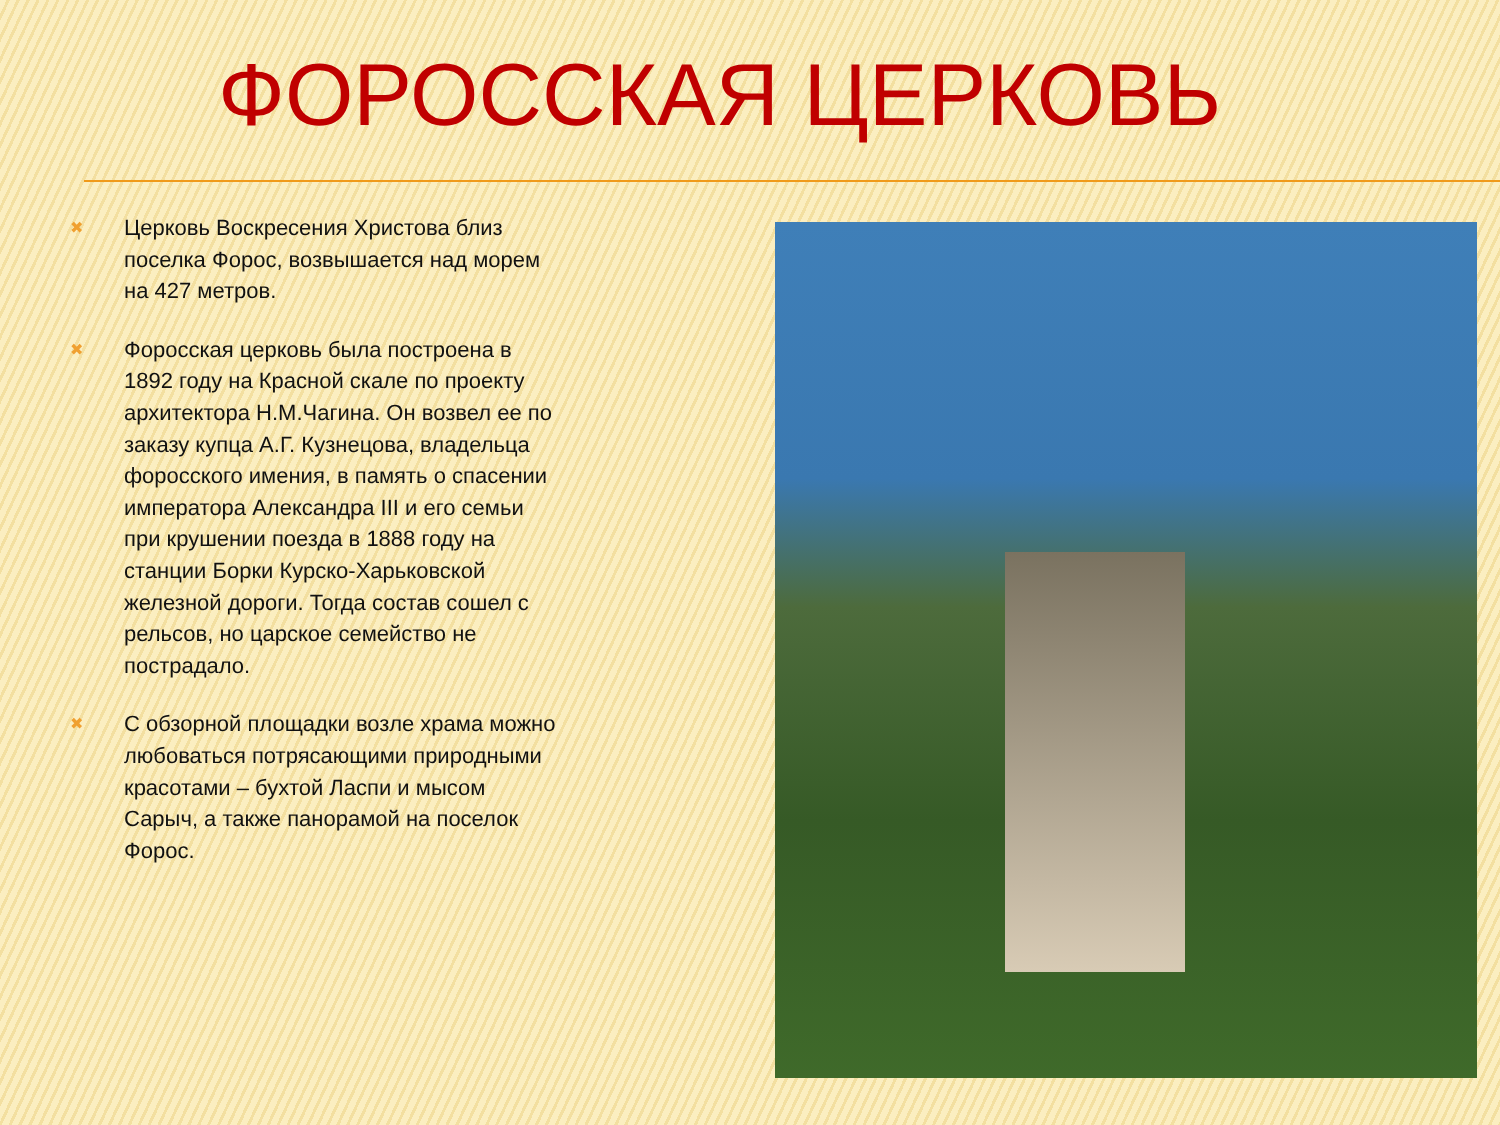ФОРОССКАЯ ЦЕРКОВЬ
✖ Церковь Воскресения Христова близ поселка Форос, возвышается над морем на 427 метров.
✖ Форосская церковь была построена в 1892 году на Красной скале по проекту архитектора Н.М.Чагина. Он возвел ее по заказу купца А.Г. Кузнецова, владельца форосского имения, в память о спасении императора Александра III и его семьи при крушении поезда в 1888 году на станции Борки Курско-Харьковской железной дороги. Тогда состав сошел с рельсов, но царское семейство не пострадало.
✖ С обзорной площадки возле храма можно любоваться потрясающими природными красотами – бухтой Ласпи и мысом Сарыч, а также панорамой на поселок Форос.